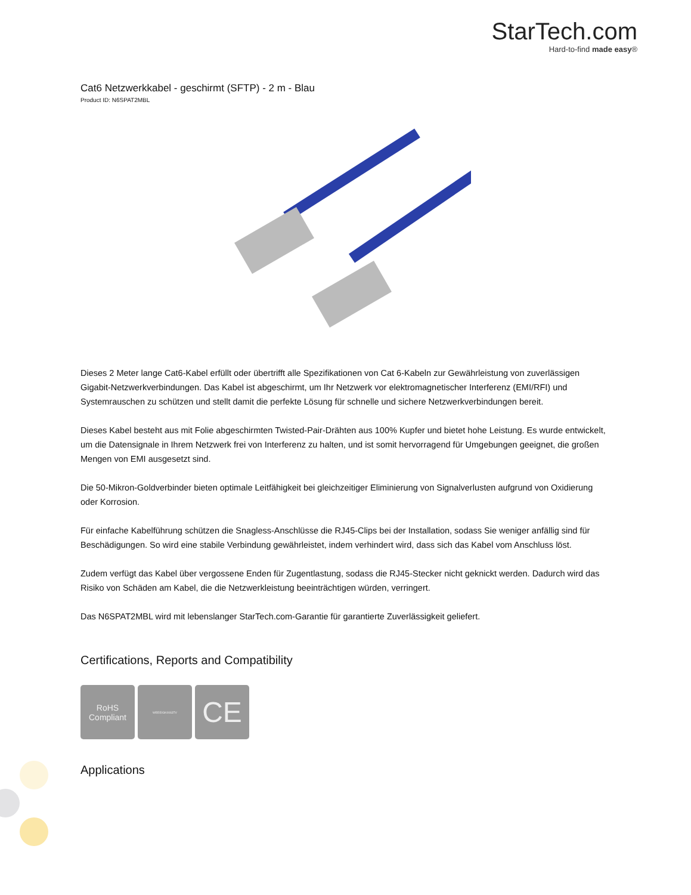StarTech.com
Hard-to-find made easy®
Cat6 Netzwerkkabel - geschirmt (SFTP) - 2 m - Blau
Product ID: N6SPAT2MBL
Dieses 2 Meter lange Cat6-Kabel erfüllt oder übertrifft alle Spezifikationen von Cat 6-Kabeln zur Gewährleistung von zuverlässigen Gigabit-Netzwerkverbindungen. Das Kabel ist abgeschirmt, um Ihr Netzwerk vor elektromagnetischer Interferenz (EMI/RFI) und Systemrauschen zu schützen und stellt damit die perfekte Lösung für schnelle und sichere Netzwerkverbindungen bereit.
Dieses Kabel besteht aus mit Folie abgeschirmten Twisted-Pair-Drähten aus 100% Kupfer und bietet hohe Leistung. Es wurde entwickelt, um die Datensignale in Ihrem Netzwerk frei von Interferenz zu halten, und ist somit hervorragend für Umgebungen geeignet, die großen Mengen von EMI ausgesetzt sind.
Die 50-Mikron-Goldverbinder bieten optimale Leitfähigkeit bei gleichzeitiger Eliminierung von Signalverlusten aufgrund von Oxidierung oder Korrosion.
Für einfache Kabelführung schützen die Snagless-Anschlüsse die RJ45-Clips bei der Installation, sodass Sie weniger anfällig sind für Beschädigungen. So wird eine stabile Verbindung gewährleistet, indem verhindert wird, dass sich das Kabel vom Anschluss löst.
Zudem verfügt das Kabel über vergossene Enden für Zugentlastung, sodass die RJ45-Stecker nicht geknickt werden. Dadurch wird das Risiko von Schäden am Kabel, die die Netzwerkleistung beeinträchtigen würden, verringert.
Das N6SPAT2MBL wird mit lebenslanger StarTech.com-Garantie für garantierte Zuverlässigkeit geliefert.
Certifications, Reports and Compatibility
RoHS
Compliant
WEEE/GK0063TV
CE
Applications